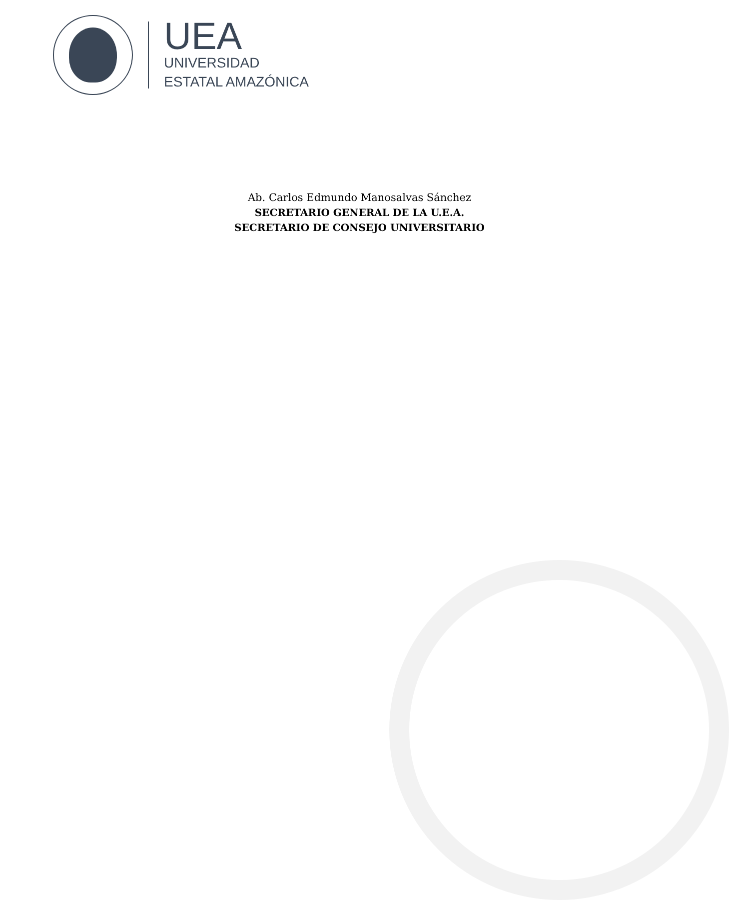UEA
UNIVERSIDAD
ESTATAL AMAZÓNICA
Ab. Carlos Edmundo Manosalvas Sánchez
SECRETARIO GENERAL DE LA U.E.A.
SECRETARIO DE CONSEJO UNIVERSITARIO